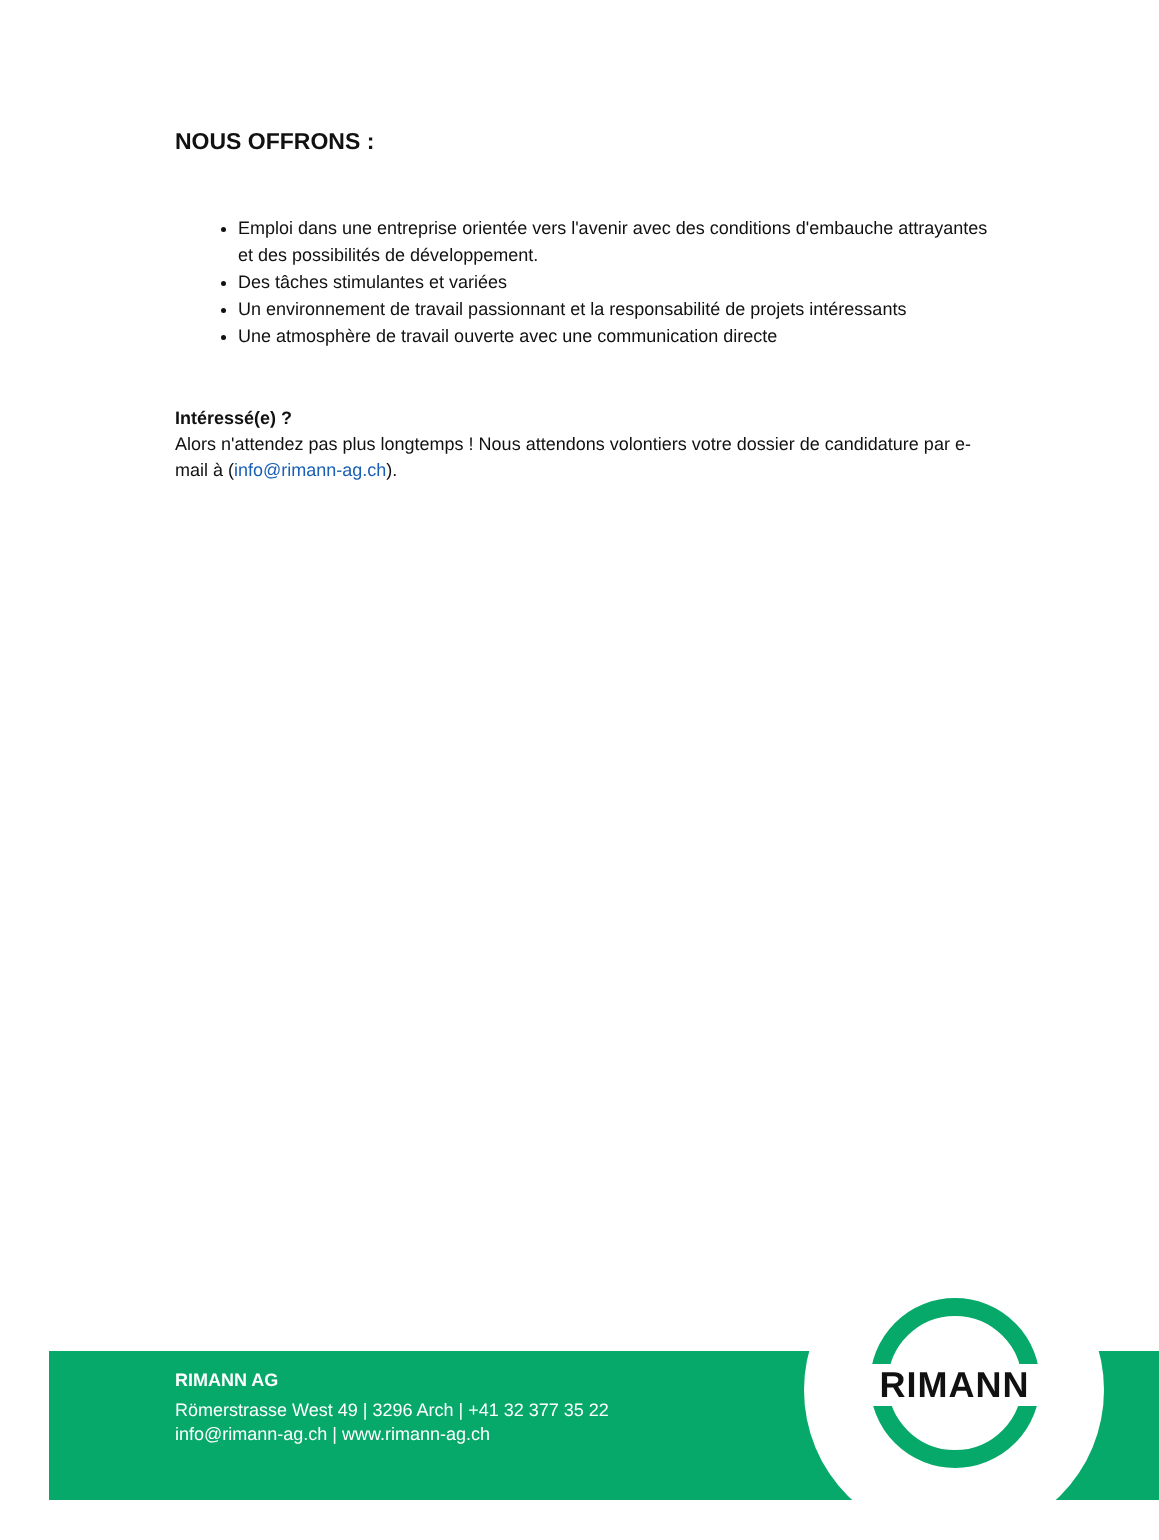NOUS OFFRONS :
Emploi dans une entreprise orientée vers l'avenir avec des conditions d'embauche attrayantes et des possibilités de développement.
Des tâches stimulantes et variées
Un environnement de travail passionnant et la responsabilité de projets intéressants
Une atmosphère de travail ouverte avec une communication directe
Intéressé(e) ?
Alors n'attendez pas plus longtemps ! Nous attendons volontiers votre dossier de candidature par e-mail à (info@rimann-ag.ch).
RIMANN
RIMANN AG
Römerstrasse West 49 | 3296 Arch | +41 32 377 35 22
info@rimann-ag.ch | www.rimann-ag.ch